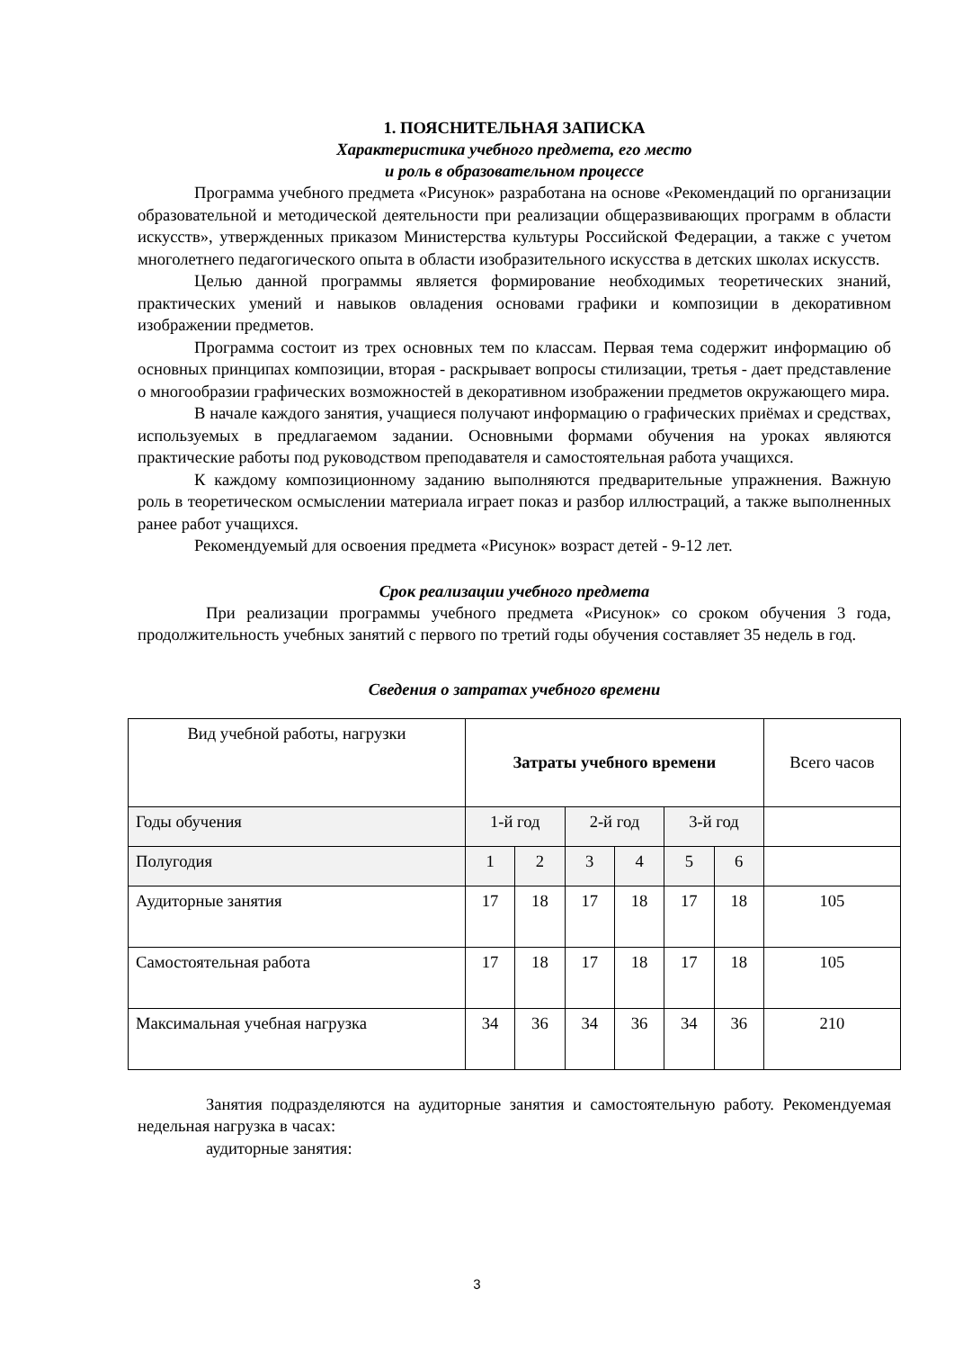1. ПОЯСНИТЕЛЬНАЯ ЗАПИСКА
Характеристика учебного предмета, его место
и роль в образовательном процессе
Программа учебного предмета «Рисунок» разработана на основе «Рекомендаций по организации образовательной и методической деятельности при реализации общеразвивающих программ в области искусств», утвержденных приказом Министерства культуры Российской Федерации, а также с учетом многолетнего педагогического опыта в области изобразительного искусства в детских школах искусств.
Целью данной программы является формирование необходимых теоретических знаний, практических умений и навыков овладения основами графики и композиции в декоративном изображении предметов.
Программа состоит из трех основных тем по классам. Первая тема содержит информацию об основных принципах композиции, вторая - раскрывает вопросы стилизации, третья - дает представление о многообразии графических возможностей в декоративном изображении предметов окружающего мира.
В начале каждого занятия, учащиеся получают информацию о графических приёмах и средствах, используемых в предлагаемом задании. Основными формами обучения на уроках являются практические работы под руководством преподавателя и самостоятельная работа учащихся.
К каждому композиционному заданию выполняются предварительные упражнения. Важную роль в теоретическом осмыслении материала играет показ и разбор иллюстраций, а также выполненных ранее работ учащихся.
Рекомендуемый для освоения предмета «Рисунок» возраст детей - 9-12 лет.
Срок реализации учебного предмета
При реализации программы учебного предмета «Рисунок» со сроком обучения 3 года, продолжительность учебных занятий с первого по третий годы обучения составляет 35 недель в год.
Сведения о затратах учебного времени
| Вид учебной работы, нагрузки | Затраты учебного времени | | | | | | Всего часов |
| Годы обучения | 1-й год | | 2-й год | | 3-й год | | |
| Полугодия | 1 | 2 | 3 | 4 | 5 | 6 | |
| Аудиторные занятия | 17 | 18 | 17 | 18 | 17 | 18 | 105 |
| Самостоятельная работа | 17 | 18 | 17 | 18 | 17 | 18 | 105 |
| Максимальная учебная нагрузка | 34 | 36 | 34 | 36 | 34 | 36 | 210 |
Занятия подразделяются на аудиторные занятия и самостоятельную работу. Рекомендуемая недельная нагрузка в часах:
аудиторные занятия:
3